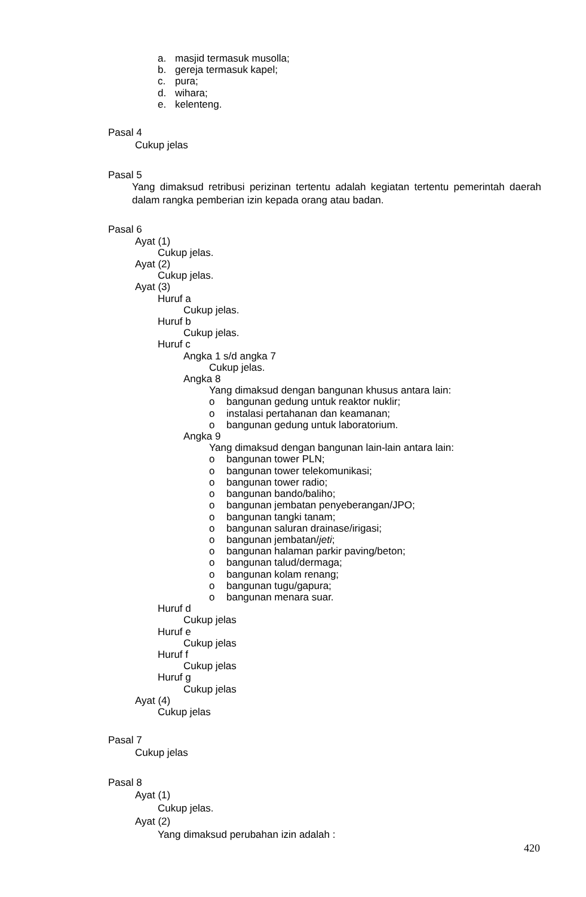a. masjid termasuk musolla;
b. gereja termasuk kapel;
c. pura;
d. wihara;
e. kelenteng.
Pasal 4
Cukup jelas
Pasal 5
Yang dimaksud retribusi perizinan tertentu adalah kegiatan tertentu pemerintah daerah dalam rangka pemberian izin kepada orang atau badan.
Pasal 6
Ayat (1)
Cukup jelas.
Ayat (2)
Cukup jelas.
Ayat (3)
Huruf a
Cukup jelas.
Huruf b
Cukup jelas.
Huruf c
Angka 1 s/d angka 7
Cukup jelas.
Angka 8
Yang dimaksud dengan bangunan khusus antara lain:
o bangunan gedung untuk reaktor nuklir;
o instalasi pertahanan dan keamanan;
o bangunan gedung untuk laboratorium.
Angka 9
Yang dimaksud dengan bangunan lain-lain antara lain:
o bangunan tower PLN;
o bangunan tower telekomunikasi;
o bangunan tower radio;
o bangunan bando/baliho;
o bangunan jembatan penyeberangan/JPO;
o bangunan tangki tanam;
o bangunan saluran drainase/irigasi;
o bangunan jembatan/jeti;
o bangunan halaman parkir paving/beton;
o bangunan talud/dermaga;
o bangunan kolam renang;
o bangunan tugu/gapura;
o bangunan menara suar.
Huruf d
Cukup jelas
Huruf e
Cukup jelas
Huruf f
Cukup jelas
Huruf g
Cukup jelas
Ayat (4)
Cukup jelas
Pasal 7
Cukup jelas
Pasal 8
Ayat (1)
Cukup jelas.
Ayat (2)
Yang dimaksud perubahan izin adalah :
420